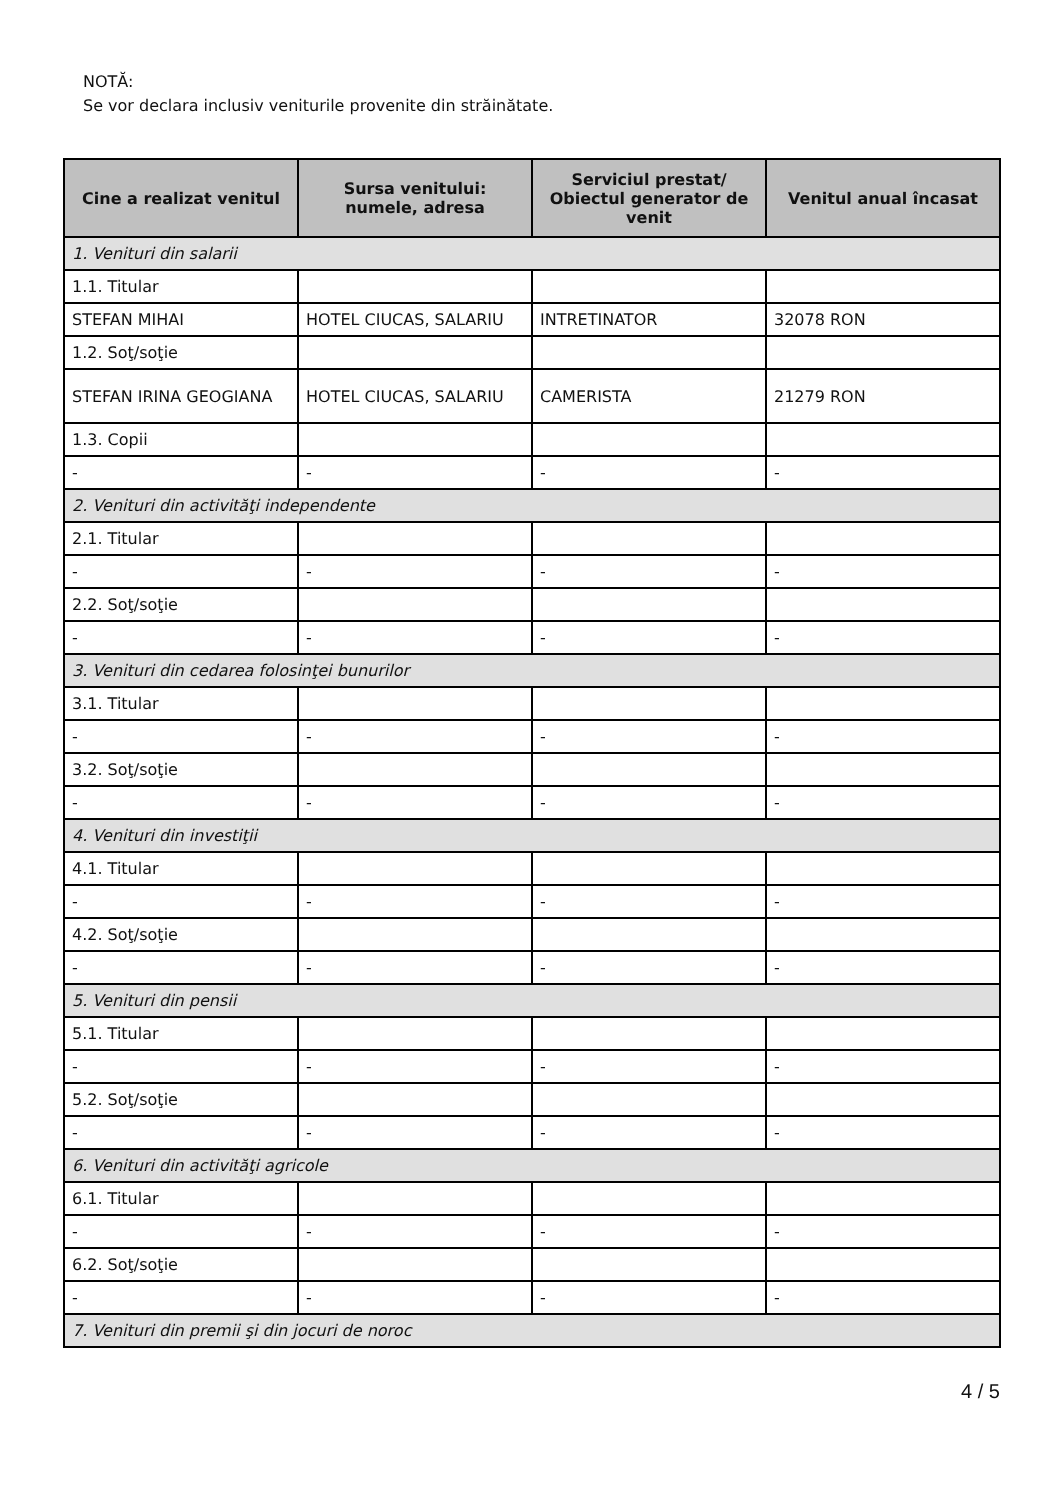NOTĂ:
Se vor declara inclusiv veniturile provenite din străinătate.
| Cine a realizat venitul | Sursa venitului: numele, adresa | Serviciul prestat/ Obiectul generator de venit | Venitul anual încasat |
| --- | --- | --- | --- |
| 1. Venituri din salarii | | | |
| 1.1. Titular | | | |
| STEFAN MIHAI | HOTEL CIUCAS, SALARIU | INTRETINATOR | 32078 RON |
| 1.2. Soţ/soţie | | | |
| STEFAN IRINA GEOGIANA | HOTEL CIUCAS, SALARIU | CAMERISTA | 21279 RON |
| 1.3. Copii | | | |
| - | - | - | - |
| 2. Venituri din activităţi independente | | | |
| 2.1. Titular | | | |
| - | - | - | - |
| 2.2. Soţ/soţie | | | |
| - | - | - | - |
| 3. Venituri din cedarea folosinţei bunurilor | | | |
| 3.1. Titular | | | |
| - | - | - | - |
| 3.2. Soţ/soţie | | | |
| - | - | - | - |
| 4. Venituri din investiţii | | | |
| 4.1. Titular | | | |
| - | - | - | - |
| 4.2. Soţ/soţie | | | |
| - | - | - | - |
| 5. Venituri din pensii | | | |
| 5.1. Titular | | | |
| - | - | - | - |
| 5.2. Soţ/soţie | | | |
| - | - | - | - |
| 6. Venituri din activităţi agricole | | | |
| 6.1. Titular | | | |
| - | - | - | - |
| 6.2. Soţ/soţie | | | |
| - | - | - | - |
| 7. Venituri din premii şi din jocuri de noroc | | | |
4 / 5